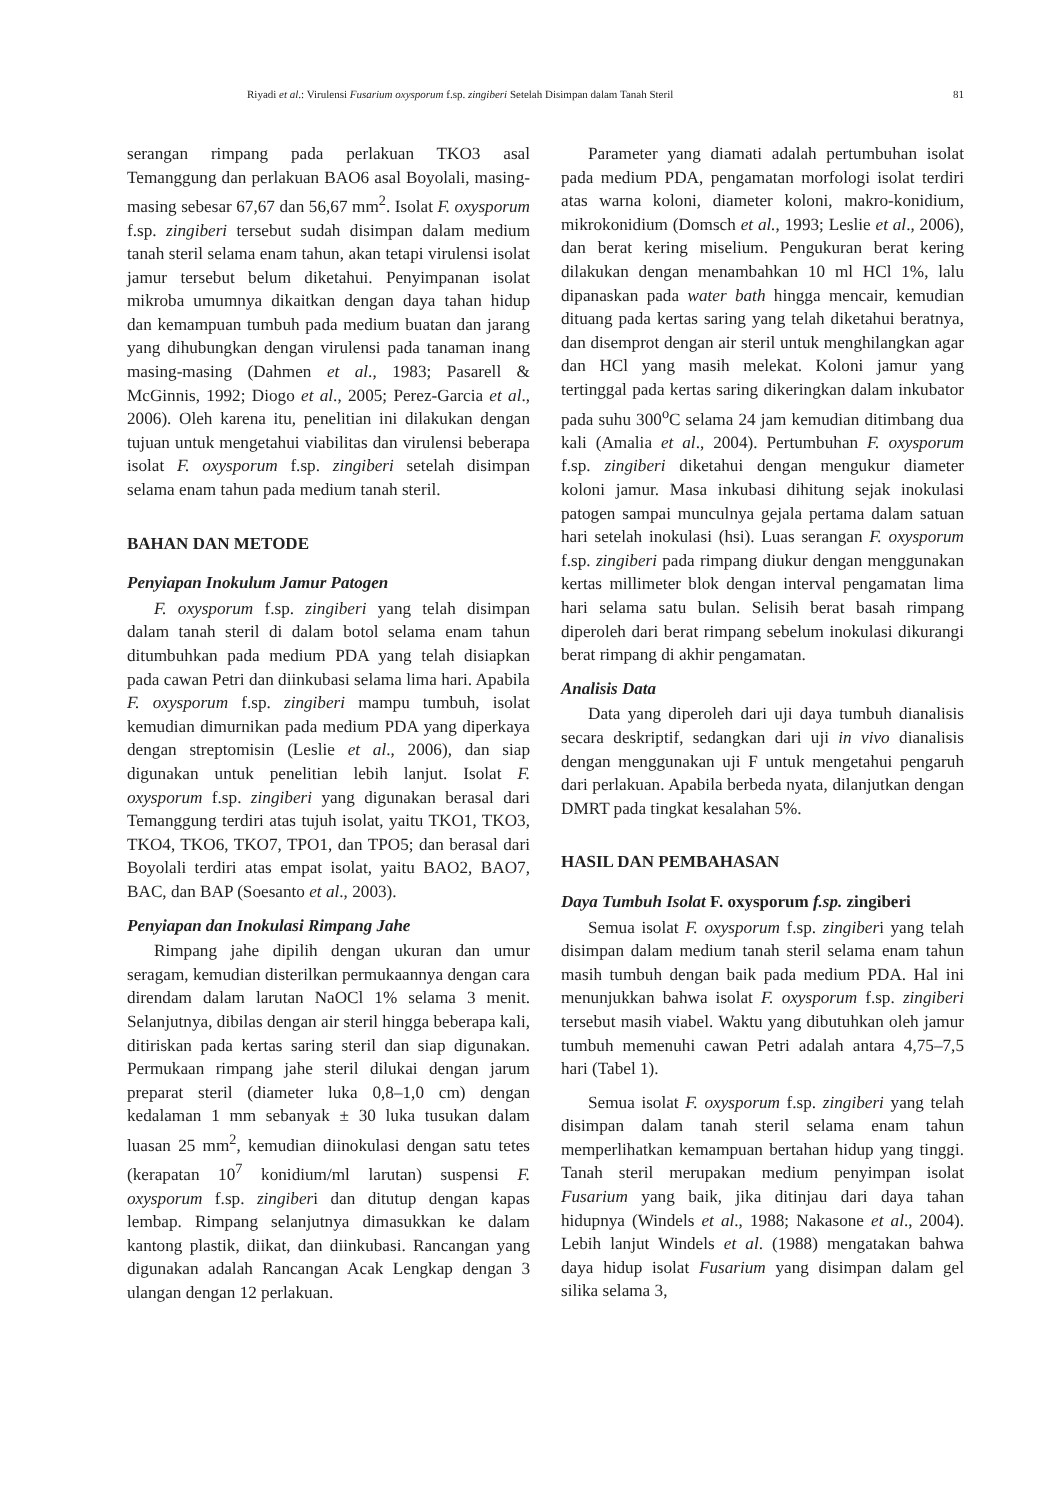Riyadi et al.: Virulensi Fusarium oxysporum f.sp. zingiberi Setelah Disimpan dalam Tanah Steril 81
serangan rimpang pada perlakuan TKO3 asal Temanggung dan perlakuan BAO6 asal Boyolali, masing-masing sebesar 67,67 dan 56,67 mm<sup>2</sup>. Isolat F. oxysporum f.sp. zingiberi tersebut sudah disimpan dalam medium tanah steril selama enam tahun, akan tetapi virulensi isolat jamur tersebut belum diketahui. Penyimpanan isolat mikroba umumnya dikaitkan dengan daya tahan hidup dan kemampuan tumbuh pada medium buatan dan jarang yang dihubungkan dengan virulensi pada tanaman inang masing-masing (Dahmen et al., 1983; Pasarell & McGinnis, 1992; Diogo et al., 2005; Perez-Garcia et al., 2006). Oleh karena itu, penelitian ini dilakukan dengan tujuan untuk mengetahui viabilitas dan virulensi beberapa isolat F. oxysporum f.sp. zingiberi setelah disimpan selama enam tahun pada medium tanah steril.
BAHAN DAN METODE
Penyiapan Inokulum Jamur Patogen
F. oxysporum f.sp. zingiberi yang telah disimpan dalam tanah steril di dalam botol selama enam tahun ditumbuhkan pada medium PDA yang telah disiapkan pada cawan Petri dan diinkubasi selama lima hari. Apabila F. oxysporum f.sp. zingiberi mampu tumbuh, isolat kemudian dimurnikan pada medium PDA yang diperkaya dengan streptomisin (Leslie et al., 2006), dan siap digunakan untuk penelitian lebih lanjut. Isolat F. oxysporum f.sp. zingiberi yang digunakan berasal dari Temanggung terdiri atas tujuh isolat, yaitu TKO1, TKO3, TKO4, TKO6, TKO7, TPO1, dan TPO5; dan berasal dari Boyolali terdiri atas empat isolat, yaitu BAO2, BAO7, BAC, dan BAP (Soesanto et al., 2003).
Penyiapan dan Inokulasi Rimpang Jahe
Rimpang jahe dipilih dengan ukuran dan umur seragam, kemudian disterilkan permukaannya dengan cara direndam dalam larutan NaOCl 1% selama 3 menit. Selanjutnya, dibilas dengan air steril hingga beberapa kali, ditiriskan pada kertas saring steril dan siap digunakan. Permukaan rimpang jahe steril dilukai dengan jarum preparat steril (diameter luka 0,8–1,0 cm) dengan kedalaman 1 mm sebanyak ± 30 luka tusukan dalam luasan 25 mm<sup>2</sup>, kemudian diinokulasi dengan satu tetes (kerapatan 10<sup>7</sup> konidium/ml larutan) suspensi F. oxysporum f.sp. zingiberi dan ditutup dengan kapas lembap. Rimpang selanjutnya dimasukkan ke dalam kantong plastik, diikat, dan diinkubasi. Rancangan yang digunakan adalah Rancangan Acak Lengkap dengan 3 ulangan dengan 12 perlakuan.
Parameter yang diamati adalah pertumbuhan isolat pada medium PDA, pengamatan morfologi isolat terdiri atas warna koloni, diameter koloni, makro-konidium, mikrokonidium (Domsch et al., 1993; Leslie et al., 2006), dan berat kering miselium. Pengukuran berat kering dilakukan dengan menambahkan 10 ml HCl 1%, lalu dipanaskan pada water bath hingga mencair, kemudian dituang pada kertas saring yang telah diketahui beratnya, dan disemprot dengan air steril untuk menghilangkan agar dan HCl yang masih melekat. Koloni jamur yang tertinggal pada kertas saring dikeringkan dalam inkubator pada suhu 300<sup>o</sup>C selama 24 jam kemudian ditimbang dua kali (Amalia et al., 2004). Pertumbuhan F. oxysporum f.sp. zingiberi diketahui dengan mengukur diameter koloni jamur. Masa inkubasi dihitung sejak inokulasi patogen sampai munculnya gejala pertama dalam satuan hari setelah inokulasi (hsi). Luas serangan F. oxysporum f.sp. zingiberi pada rimpang diukur dengan menggunakan kertas millimeter blok dengan interval pengamatan lima hari selama satu bulan. Selisih berat basah rimpang diperoleh dari berat rimpang sebelum inokulasi dikurangi berat rimpang di akhir pengamatan.
Analisis Data
Data yang diperoleh dari uji daya tumbuh dianalisis secara deskriptif, sedangkan dari uji in vivo dianalisis dengan menggunakan uji F untuk mengetahui pengaruh dari perlakuan. Apabila berbeda nyata, dilanjutkan dengan DMRT pada tingkat kesalahan 5%.
HASIL DAN PEMBAHASAN
Daya Tumbuh Isolat F. oxysporum f.sp. zingiberi
Semua isolat F. oxysporum f.sp. zingiberi yang telah disimpan dalam medium tanah steril selama enam tahun masih tumbuh dengan baik pada medium PDA. Hal ini menunjukkan bahwa isolat F. oxysporum f.sp. zingiberi tersebut masih viabel. Waktu yang dibutuhkan oleh jamur tumbuh memenuhi cawan Petri adalah antara 4,75–7,5 hari (Tabel 1).
Semua isolat F. oxysporum f.sp. zingiberi yang telah disimpan dalam tanah steril selama enam tahun memperlihatkan kemampuan bertahan hidup yang tinggi. Tanah steril merupakan medium penyimpan isolat Fusarium yang baik, jika ditinjau dari daya tahan hidupnya (Windels et al., 1988; Nakasone et al., 2004). Lebih lanjut Windels et al. (1988) mengatakan bahwa daya hidup isolat Fusarium yang disimpan dalam gel silika selama 3,